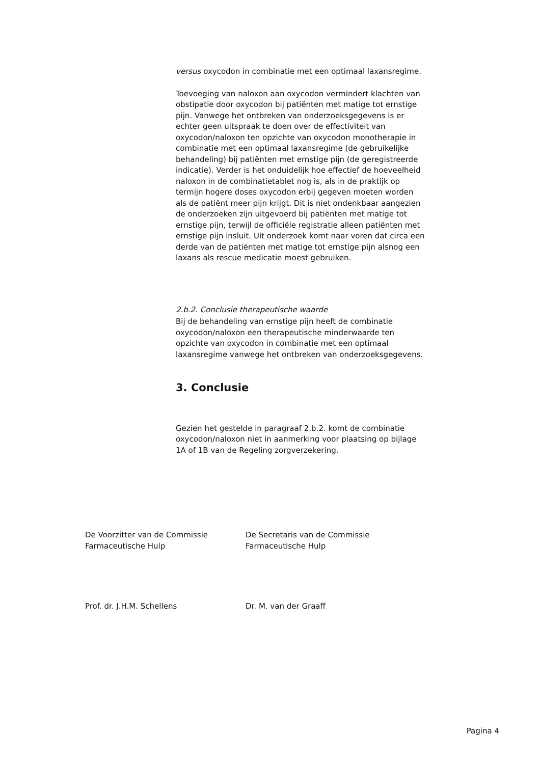versus oxycodon in combinatie met een optimaal laxansregime.
Toevoeging van naloxon aan oxycodon vermindert klachten van obstipatie door oxycodon bij patiënten met matige tot ernstige pijn. Vanwege het ontbreken van onderzoeksgegevens is er echter geen uitspraak te doen over de effectiviteit van oxycodon/naloxon ten opzichte van oxycodon monotherapie in combinatie met een optimaal laxansregime (de gebruikelijke behandeling) bij patiënten met ernstige pijn (de geregistreerde indicatie). Verder is het onduidelijk hoe effectief de hoeveelheid naloxon in de combinatietablet nog is, als in de praktijk op termijn hogere doses oxycodon erbij gegeven moeten worden als de patiënt meer pijn krijgt. Dit is niet ondenkbaar aangezien de onderzoeken zijn uitgevoerd bij patiënten met matige tot ernstige pijn, terwijl de officiële registratie alleen patiënten met ernstige pijn insluit. Uit onderzoek komt naar voren dat circa een derde van de patiënten met matige tot ernstige pijn alsnog een laxans als rescue medicatie moest gebruiken.
2.b.2. Conclusie therapeutische waarde
Bij de behandeling van ernstige pijn heeft de combinatie oxycodon/naloxon een therapeutische minderwaarde ten opzichte van oxycodon in combinatie met een optimaal laxansregime vanwege het ontbreken van onderzoeksgegevens.
3. Conclusie
Gezien het gestelde in paragraaf 2.b.2. komt de combinatie oxycodon/naloxon niet in aanmerking voor plaatsing op bijlage 1A of 1B van de Regeling zorgverzekering.
De Voorzitter van de Commissie Farmaceutische Hulp
De Secretaris van de Commissie Farmaceutische Hulp
Prof. dr. J.H.M. Schellens Dr. M. van der Graaff
Pagina 4